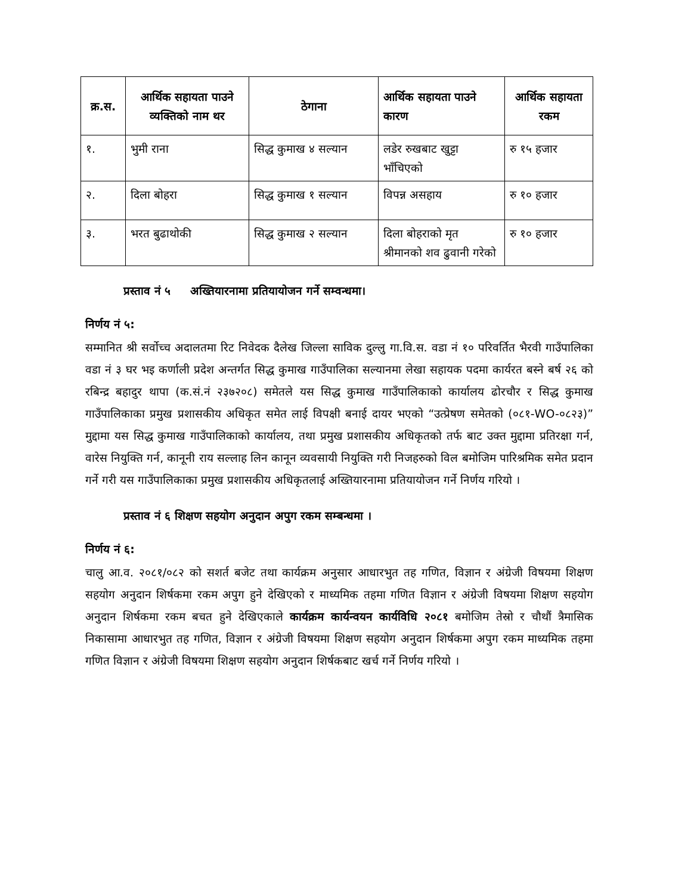| क्र.स. | आर्थिक सहायता पाउने व्यक्तिको नाम थर | ठेगाना | आर्थिक सहायता पाउने कारण | आर्थिक सहायता रकम |
| --- | --- | --- | --- | --- |
| १. | भुमी राना | सिद्ध कुमाख ४ सल्यान | लडेर रुखबाट खुट्टा भाँचिएको | रु १५ हजार |
| २. | दिला बोहरा | सिद्ध कुमाख १ सल्यान | विपन्न असहाय | रु १० हजार |
| ३. | भरत बुढाथोकी | सिद्ध कुमाख २ सल्यान | दिला बोहराको मृत श्रीमानको शव ढुवानी गरेको | रु १० हजार |
प्रस्ताव नं ५ अख्तियारनामा प्रतियायोजन गर्ने सम्वन्धमा।
निर्णय नं ५:
सम्मानित श्री सर्वोच्च अदालतमा रिट निवेदक दैलेख जिल्ला साविक दुल्लु गा.वि.स. वडा नं १० परिवर्तित भैरवी गाउँपालिका वडा नं ३ घर भइ कर्णाली प्रदेश अन्तर्गत सिद्ध कुमाख गाउँपालिका सल्यानमा लेखा सहायक पदमा कार्यरत बस्ने बर्ष २६ को रबिन्द्र बहादुर थापा (क.सं.नं २३७२०८) समेतले यस सिद्ध कुमाख गाउँपालिकाको कार्यालय ढोरचौर र सिद्ध कुमाख गाउँपालिकाका प्रमुख प्रशासकीय अधिकृत समेत लाई विपक्षी बनाई दायर भएको “उत्प्रेषण समेतको (०८१-WO-०८२३)” मुद्दामा यस सिद्ध कुमाख गाउँपालिकाको कार्यालय, तथा प्रमुख प्रशासकीय अधिकृतको तर्फ बाट उक्त मुद्दामा प्रतिरक्षा गर्न, वारेस नियुक्ति गर्न, कानूनी राय सल्लाह लिन कानून व्यवसायी नियुक्ति गरी निजहरुको विल बमोजिम पारिश्रमिक समेत प्रदान गर्ने गरी यस गाउँपालिकाका प्रमुख प्रशासकीय अधिकृतलाई अख्तियारनामा प्रतियायोजन गर्ने निर्णय गरियो ।
प्रस्ताव नं ६ शिक्षण सहयोग अनुदान अपुग रकम सम्बन्धमा ।
निर्णय नं ६:
चालु आ.व. २०८१/०८२ को सशर्त बजेट तथा कार्यक्रम अनुसार आधारभुत तह गणित, विज्ञान र अंग्रेजी विषयमा शिक्षण सहयोग अनुदान शिर्षकमा रकम अपुग हुने देखिएको र माध्यमिक तहमा गणित विज्ञान र अंग्रेजी विषयमा शिक्षण सहयोग अनुदान शिर्षकमा रकम बचत हुने देखिएकाले कार्यक्रम कार्यन्वयन कार्यविधि २०८१ बमोजिम तेस्रो र चौथौं त्रैमासिक निकासामा आधारभुत तह गणित, विज्ञान र अंग्रेजी विषयमा शिक्षण सहयोग अनुदान शिर्षकमा अपुग रकम माध्यमिक तहमा गणित विज्ञान र अंग्रेजी विषयमा शिक्षण सहयोग अनुदान शिर्षकबाट खर्च गर्ने निर्णय गरियो ।